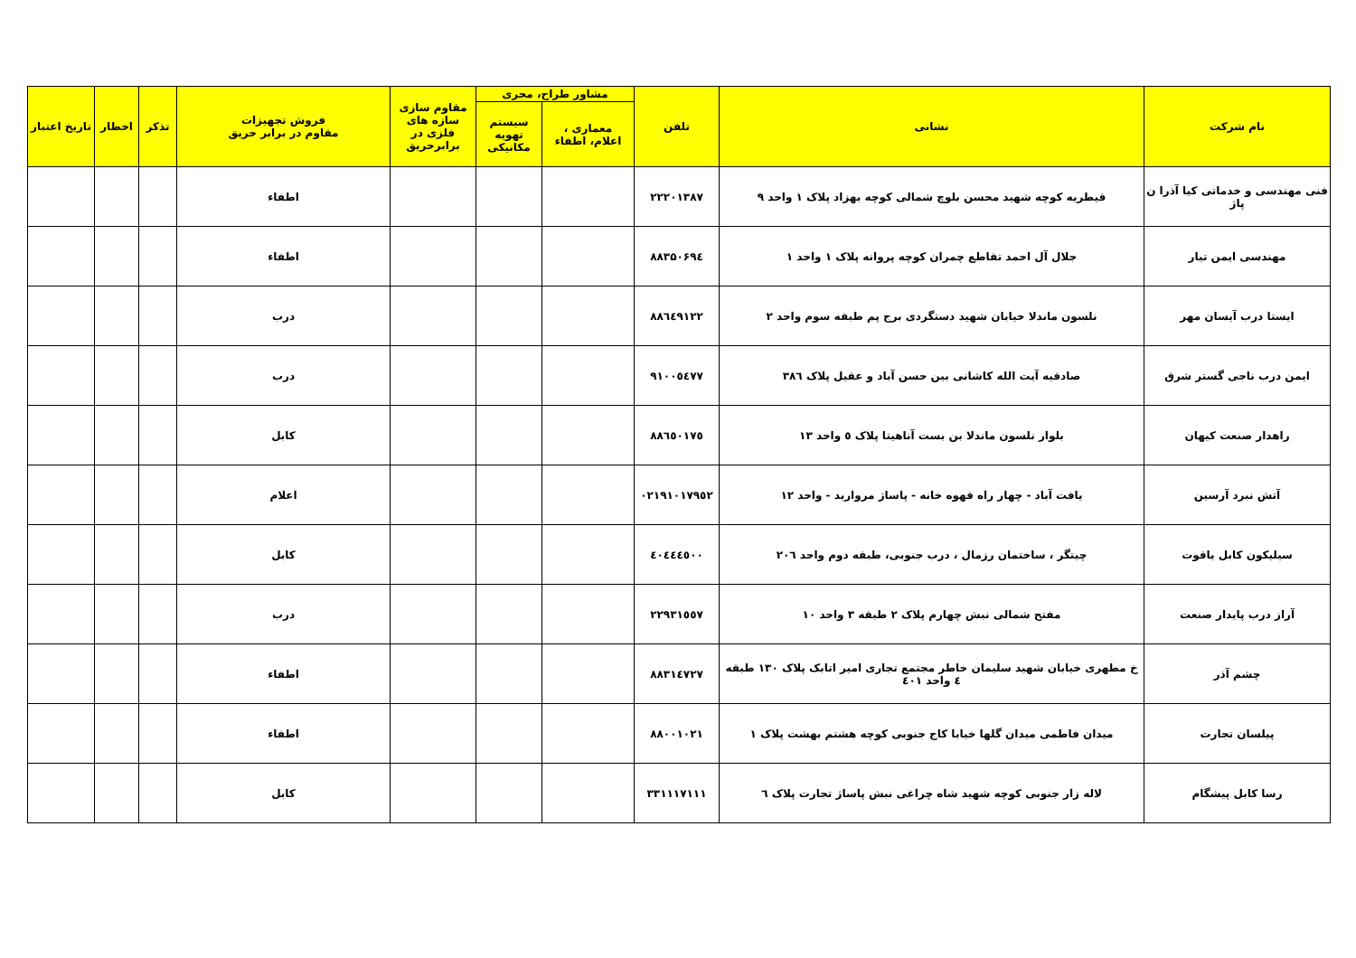| نام شرکت | نشانی | تلفن | مشاور طراح، مجری | | مقاوم سازی سازه های فلزی در برابرحریق | فروش تجهیزات مقاوم در برابر حریق | تذکر | اخطار | تاریخ اعتبار |
| --- | --- | --- | --- | --- | --- | --- | --- | --- | --- |
| | | | معماری ، اعلام، اطفاء | سیستم تهویه مکانیکی | | | | | |
| فنی مهندسی و خدماتی کیا آذرا ن پاژ | قیطریه کوچه شهید محسن بلوچ شمالی کوچه بهزاد پلاک ۱ واحد ۹ | ۲۲۲۰۱۳۸۷ | | | | اطفاء | | | |
| مهندسی ایمن تیار | جلال آل احمد تقاطع چمران کوچه پروانه پلاک ۱ واحد ۱ | ۸۸۳۵۰۶۹٤ | | | | اطفاء | | | |
| ایستا درب آیسان مهر | نلسون ماندلا خیابان شهید دستگردی برج پم طبقه سوم واحد ۲ | ۸۸٦٤۹۱۲۲ | | | | درب | | | |
| ایمن درب ناجی گستر شرق | صادقیه آیت الله کاشانی بین حسن آباد و عقیل پلاک ۳۸٦ | ۹۱۰۰٥٤۷۷ | | | | درب | | | |
| راهدار صنعت کیهان | بلوار نلسون ماندلا بن بست آناهیتا پلاک ٥ واحد ۱۳ | ۸۸٦٥۰۱۷٥ | | | | کابل | | | |
| آتش نبرد آرسین | یافت آباد - چهار راه قهوه خانه - پاساژ مروارید - واحد ۱۲ | ۰۲۱۹۱۰۱۷۹٥۲ | | | | اعلام | | | |
| سیلیکون کابل یاقوت | چیتگر ، ساختمان رزمال ، درب جنوبی، طبقه دوم واحد ۲۰٦ | ٤۰٤٤٤٥۰۰ | | | | کابل | | | |
| آراز درب پایدار صنعت | مفتح شمالی نبش چهارم پلاک ۲ طبقه ۳ واحد ۱۰ | ۲۲۹۳۱٥٥۷ | | | | درب | | | |
| چشم آذر | خ مطهری خیابان شهید سلیمان خاطر مجتمع تجاری امیر اتابک پلاک ۱۳۰ طبقه ٤ واحد ٤۰۱ | ۸۸۳۱٤۷۲۷ | | | | اطفاء | | | |
| پیلسان تجارت | میدان فاطمی میدان گلها خیابا کاج جنوبی کوچه هشتم بهشت پلاک ۱ | ۸۸۰۰۱۰۲۱ | | | | اطفاء | | | |
| رسا کابل پیشگام | لاله زار جنوبی کوچه شهید شاه چراغی نبش پاساژ تجارت پلاک ٦ | ۳۳۱۱۱۷۱۱۱ | | | | کابل | | | |